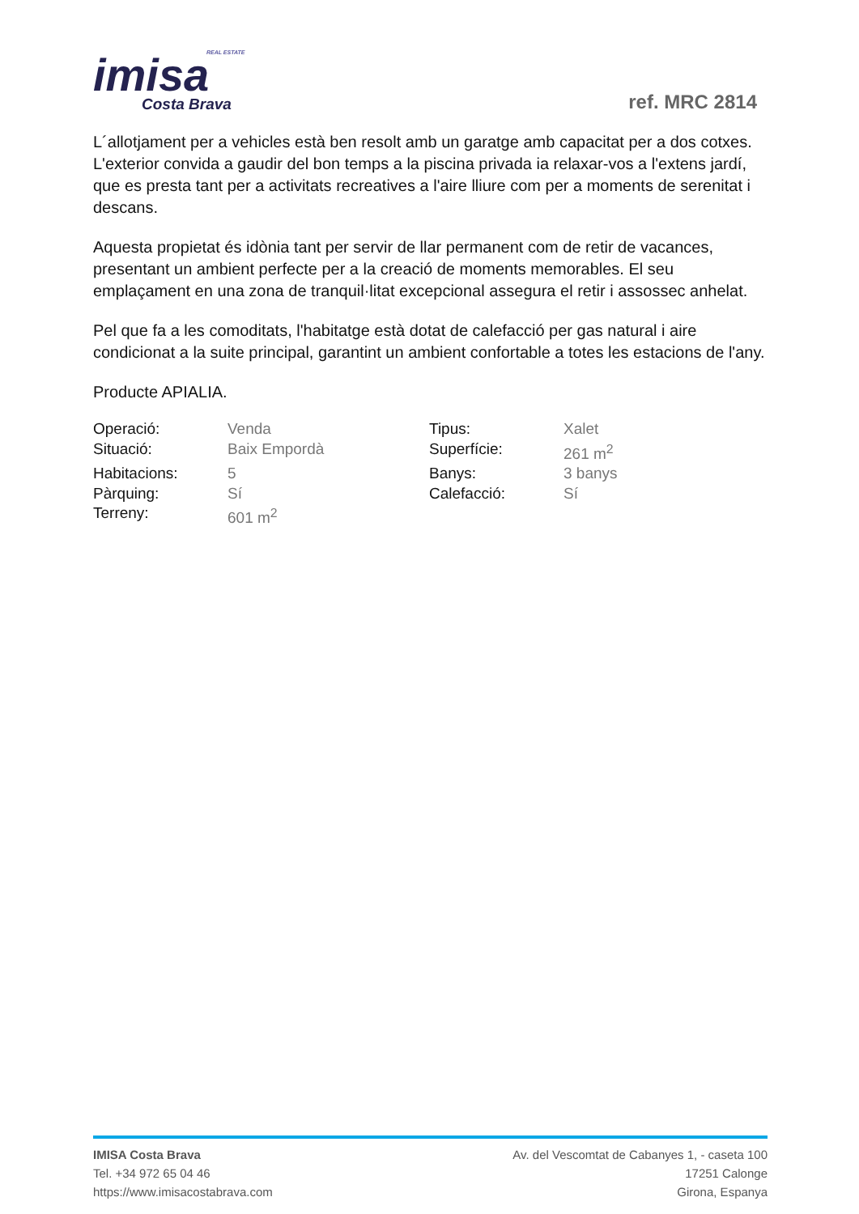REAL ESTATE
imisa
Costa Brava
ref. MRC 2814
L´allotjament per a vehicles està ben resolt amb un garatge amb capacitat per a dos cotxes. L'exterior convida a gaudir del bon temps a la piscina privada ia relaxar-vos a l'extens jardí, que es presta tant per a activitats recreatives a l'aire lliure com per a moments de serenitat i descans.
Aquesta propietat és idònia tant per servir de llar permanent com de retir de vacances, presentant un ambient perfecte per a la creació de moments memorables. El seu emplaçament en una zona de tranquil·litat excepcional assegura el retir i assossec anhelat.
Pel que fa a les comoditats, l'habitatge està dotat de calefacció per gas natural i aire condicionat a la suite principal, garantint un ambient confortable a totes les estacions de l'any.
Producte APIALIA.
| Operació: | Venda | Tipus: | Xalet |
| Situació: | Baix Empordà | Superfície: | 261 m<sup>2</sup> |
| Habitacions: | 5 | Banys: | 3 banys |
| Pàrquing: | Sí | Calefacció: | Sí |
| Terreny: | 601 m<sup>2</sup> | | |
IMISA Costa Brava
Tel. +34 972 65 04 46
https://www.imisacostabrava.com
Av. del Vescomtat de Cabanyes 1, - caseta 100
17251 Calonge
Girona, Espanya